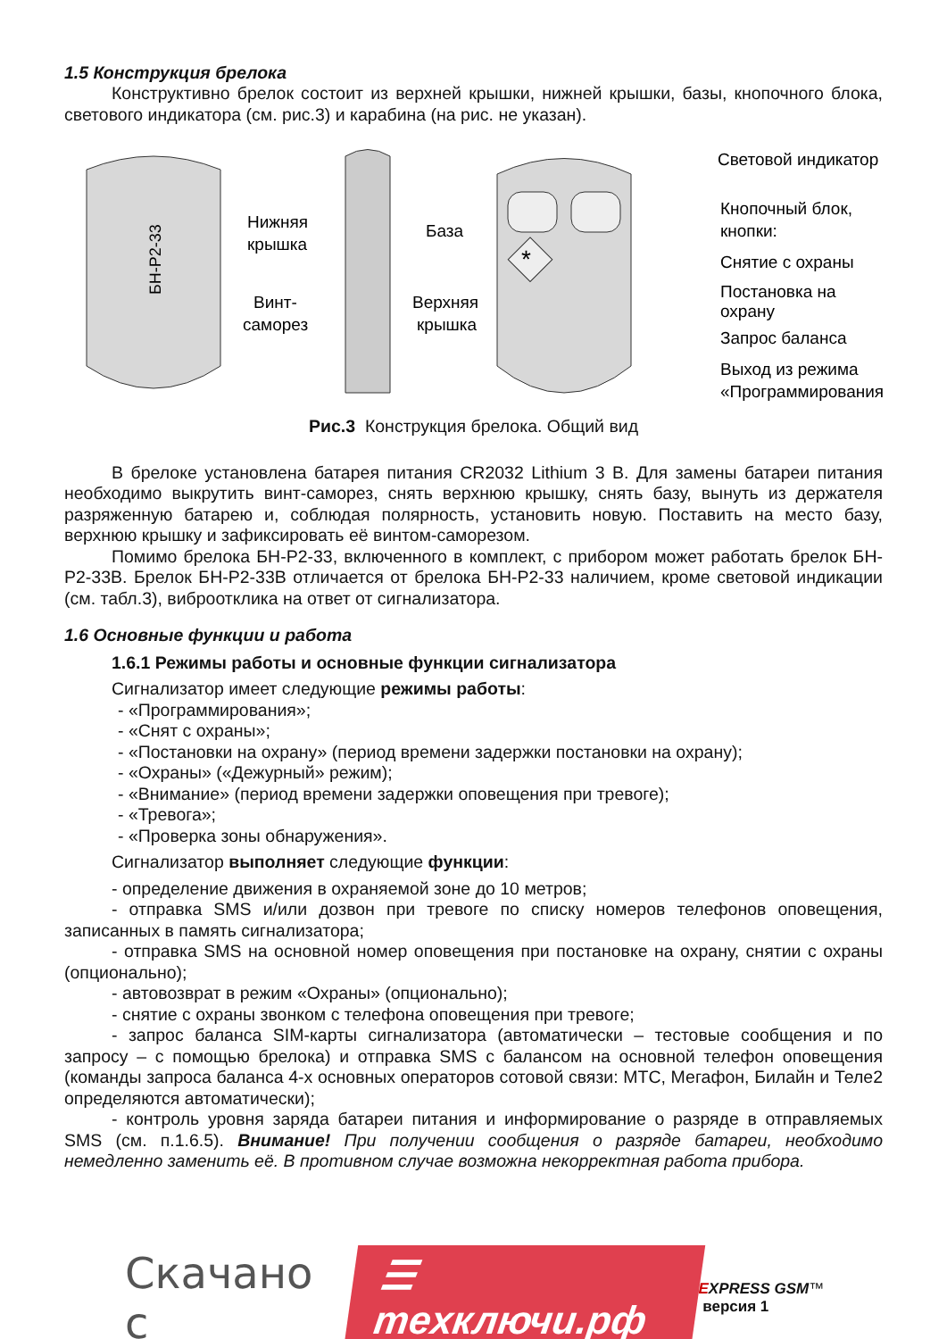1.5 Конструкция брелока
Конструктивно брелок состоит из верхней крышки, нижней крышки, базы, кнопочного блока, светового индикатора (см. рис.3) и карабина (на рис. не указан).
БН-Р2-33
*
Нижняя
крышка
База
Винт-
саморез
Верхняя
крышка
Световой индикатор
Кнопочный блок,
кнопки:
Снятие с охраны
Постановка на
охрану
Запрос баланса
Выход из режима
«Программирования»
Рис.3 Конструкция брелока. Общий вид
В брелоке установлена батарея питания CR2032 Lithium 3 В. Для замены батареи питания необходимо выкрутить винт-саморез, снять верхнюю крышку, снять базу, вынуть из держателя разряженную батарею и, соблюдая полярность, установить новую. Поставить на место базу, верхнюю крышку и зафиксировать её винтом-саморезом.
Помимо брелока БН-Р2-33, включенного в комплект, с прибором может работать брелок БН-Р2-33В. Брелок БН-Р2-33В отличается от брелока БН-Р2-33 наличием, кроме световой индикации (см. табл.3), виброотклика на ответ от сигнализатора.
1.6 Основные функции и работа
1.6.1 Режимы работы и основные функции сигнализатора
Сигнализатор имеет следующие режимы работы:
- «Программирования»;
- «Снят с охраны»;
- «Постановки на охрану» (период времени задержки постановки на охрану);
- «Охраны» («Дежурный» режим);
- «Внимание» (период времени задержки оповещения при тревоге);
- «Тревога»;
- «Проверка зоны обнаружения».
Сигнализатор выполняет следующие функции:
- определение движения в охраняемой зоне до 10 метров;
- отправка SMS и/или дозвон при тревоге по списку номеров телефонов оповещения, записанных в память сигнализатора;
- отправка SMS на основной номер оповещения при постановке на охрану, снятии с охраны (опционально);
- автовозврат в режим «Охраны» (опционально);
- снятие с охраны звонком с телефона оповещения при тревоге;
- запрос баланса SIM-карты сигнализатора (автоматически – тестовые сообщения и по запросу – с помощью брелока) и отправка SMS с балансом на основной телефон оповещения (команды запроса баланса 4-х основных операторов сотовой связи: МТС, Мегафон, Билайн и Теле2 определяются автоматически);
- контроль уровня заряда батареи питания и информирование о разряде в отправляемых SMS (см. п.1.6.5). Внимание! При получении сообщения о разряде батареи, необходимо немедленно заменить её. В противном случае возможна некорректная работа прибора.
Скачано с ☰ тexключи.рф EXPRESS GSM™ версия 1